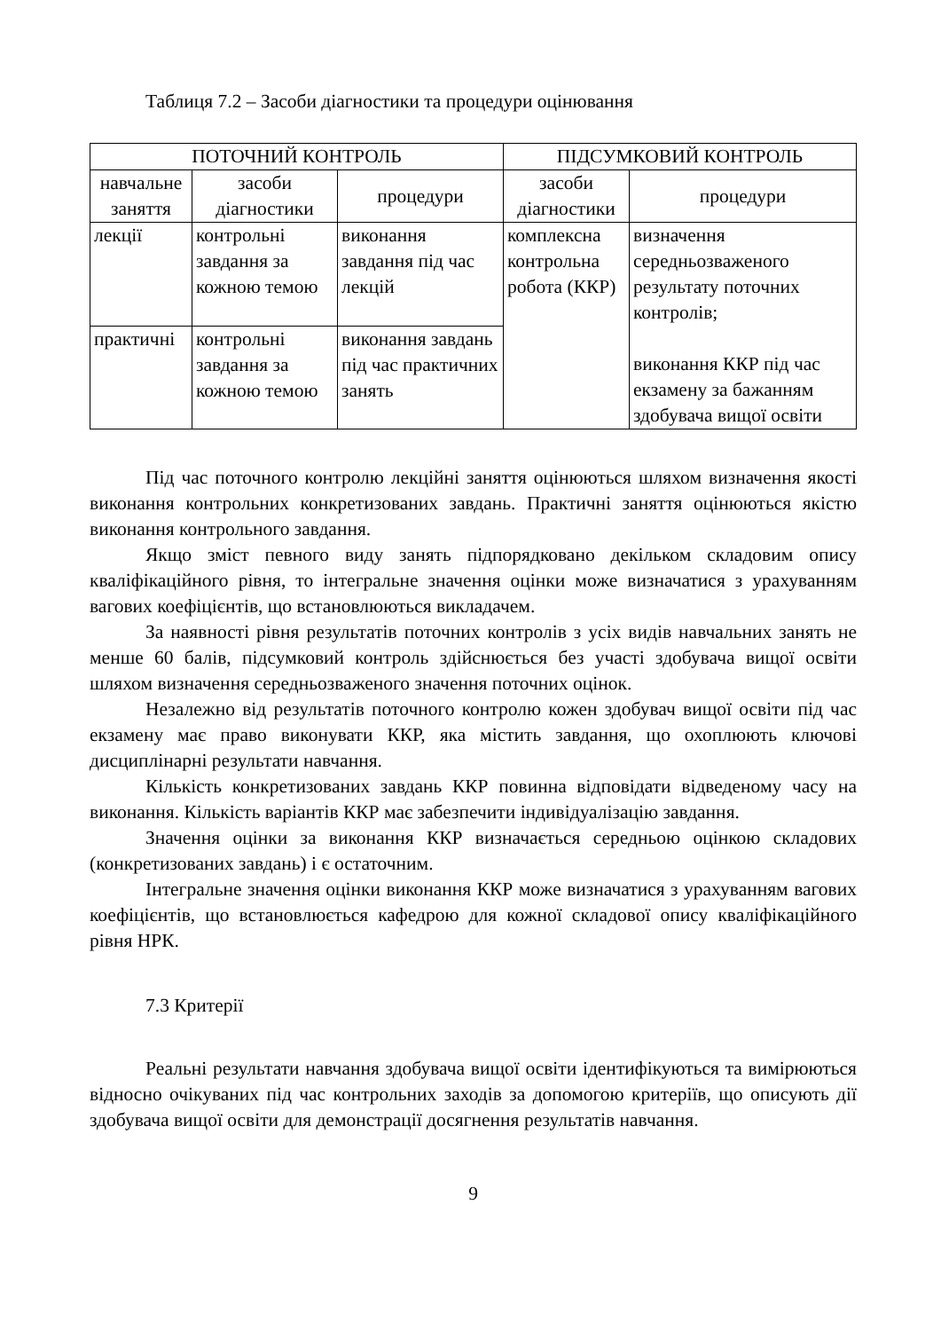Таблиця 7.2 – Засоби діагностики та процедури оцінювання
| ПОТОЧНИЙ КОНТРОЛЬ | | | ПІДСУМКОВИЙ КОНТРОЛЬ | |
| --- | --- | --- | --- | --- |
| навчальне заняття | засоби діагностики | процедури | засоби діагностики | процедури |
| лекції | контрольні завдання за кожною темою | виконання завдання під час лекцій | комплексна контрольна робота (ККР) | визначення середньозваженого результату поточних контролів; виконання ККР під час екзамену за бажанням здобувача вищої освіти |
| практичні | контрольні завдання за кожною темою | виконання завдань під час практичних занять | | |
Під час поточного контролю лекційні заняття оцінюються шляхом визначення якості виконання контрольних конкретизованих завдань. Практичні заняття оцінюються якістю виконання контрольного завдання.
Якщо зміст певного виду занять підпорядковано декільком складовим опису кваліфікаційного рівня, то інтегральне значення оцінки може визначатися з урахуванням вагових коефіцієнтів, що встановлюються викладачем.
За наявності рівня результатів поточних контролів з усіх видів навчальних занять не менше 60 балів, підсумковий контроль здійснюється без участі здобувача вищої освіти шляхом визначення середньозваженого значення поточних оцінок.
Незалежно від результатів поточного контролю кожен здобувач вищої освіти під час екзамену має право виконувати ККР, яка містить завдання, що охоплюють ключові дисциплінарні результати навчання.
Кількість конкретизованих завдань ККР повинна відповідати відведеному часу на виконання. Кількість варіантів ККР має забезпечити індивідуалізацію завдання.
Значення оцінки за виконання ККР визначається середньою оцінкою складових (конкретизованих завдань) і є остаточним.
Інтегральне значення оцінки виконання ККР може визначатися з урахуванням вагових коефіцієнтів, що встановлюється кафедрою для кожної складової опису кваліфікаційного рівня НРК.
7.3 Критерії
Реальні результати навчання здобувача вищої освіти ідентифікуються та вимірюються відносно очікуваних під час контрольних заходів за допомогою критеріїв, що описують дії здобувача вищої освіти для демонстрації досягнення результатів навчання.
9